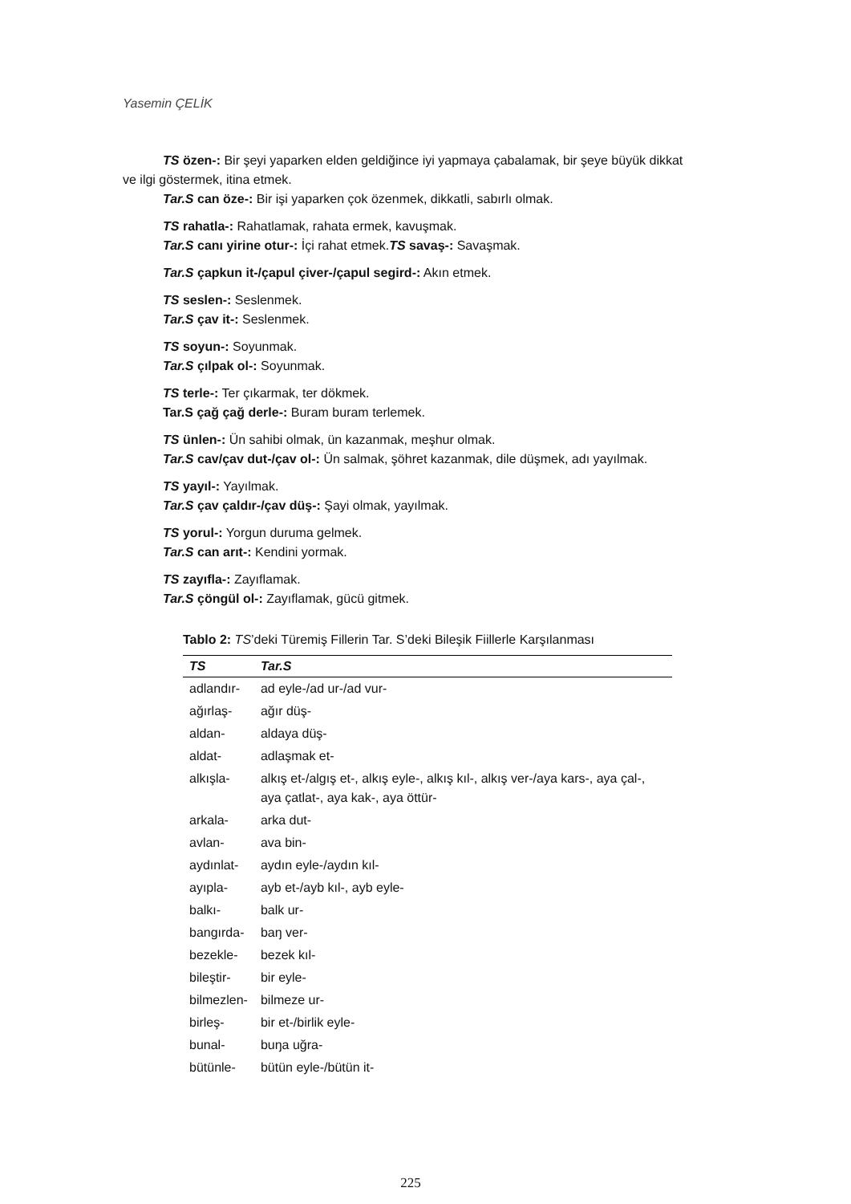Yasemin ÇELİK
TS özen-: Bir şeyi yaparken elden geldiğince iyi yapmaya çabalamak, bir şeye büyük dikkat ve ilgi göstermek, itina etmek.
Tar.S can öze-: Bir işi yaparken çok özenmek, dikkatli, sabırlı olmak.
TS rahatla-: Rahatlamak, rahata ermek, kavuşmak.
Tar.S canı yirine otur-: İçi rahat etmek.TS savaş-: Savaşmak.
Tar.S çapkun it-/çapul çiver-/çapul segird-: Akın etmek.
TS seslen-: Seslenmek.
Tar.S çav it-: Seslenmek.
TS soyun-: Soyunmak.
Tar.S çılpak ol-: Soyunmak.
TS terle-: Ter çıkarmak, ter dökmek.
Tar.S çağ çağ derle-: Buram buram terlemek.
TS ünlen-: Ün sahibi olmak, ün kazanmak, meşhur olmak.
Tar.S cav/çav dut-/çav ol-: Ün salmak, şöhret kazanmak, dile düşmek, adı yayılmak.
TS yayıl-: Yayılmak.
Tar.S çav çaldır-/çav düş-: Şayi olmak, yayılmak.
TS yorul-: Yorgun duruma gelmek.
Tar.S can arıt-: Kendini yormak.
TS zayıfla-: Zayıflamak.
Tar.S çöngül ol-: Zayıflamak, gücü gitmek.
Tablo 2: TS ’deki Türemiş Fillerin Tar. S’deki Bileşik Fiillerle Karşılanması
| TS | Tar.S |
| --- | --- |
| adlandır- | ad eyle-/ad ur-/ad vur- |
| ağırlaş- | ağır düş- |
| aldan- | aldaya düş- |
| aldat- | adlaşmak et- |
| alkışla- | alkış et-/algış et-, alkış eyle-, alkış kıl-, alkış ver-/aya kars-, aya çal-, aya çatlat-, aya kak-, aya öttür- |
| arkala- | arka dut- |
| avlan- | ava bin- |
| aydınlat- | aydın eyle-/aydın kıl- |
| ayıpla- | ayb et-/ayb kıl-, ayb eyle- |
| balkı- | balk ur- |
| bangırda- | baŋ ver- |
| bezekle- | bezek kıl- |
| bileştir- | bir eyle- |
| bilmezlen- | bilmeze ur- |
| birleş- | bir et-/birlik eyle- |
| bunal- | buŋa uğra- |
| bütünle- | bütün eyle-/bütün it- |
225